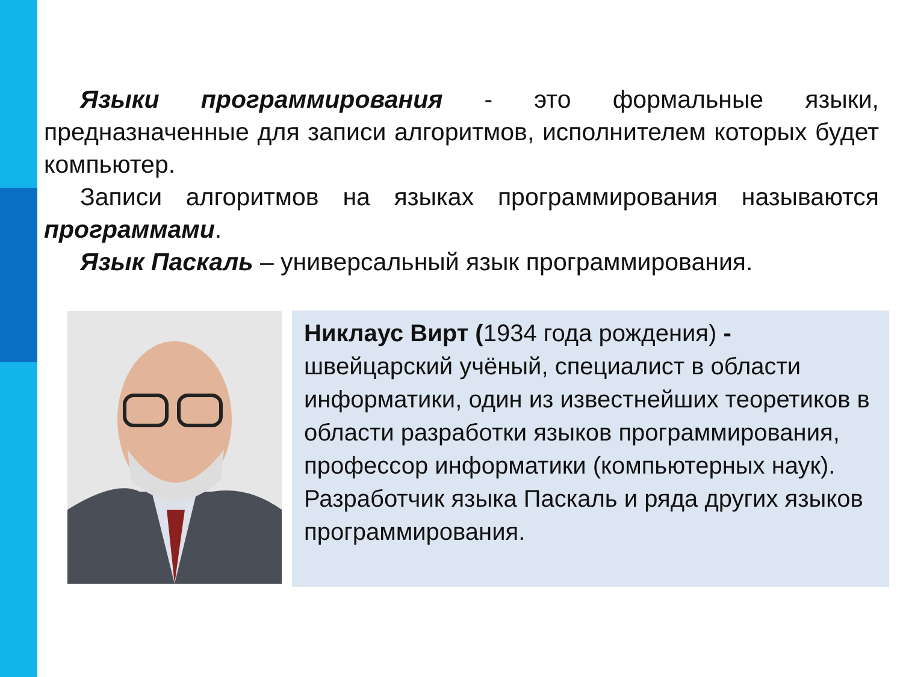Языки программирования - это формальные языки, предназначенные для записи алгоритмов, исполнителем которых будет компьютер.
Записи алгоритмов на языках программирования называются программами.
Язык Паскаль – универсальный язык программирования.
Никлаус Вирт (1934 года рождения) - швейцарский учёный, специалист в области информатики, один из известнейших теоретиков в области разработки языков программирования, профессор информатики (компьютерных наук). Разработчик языка Паскаль и ряда других языков программирования.